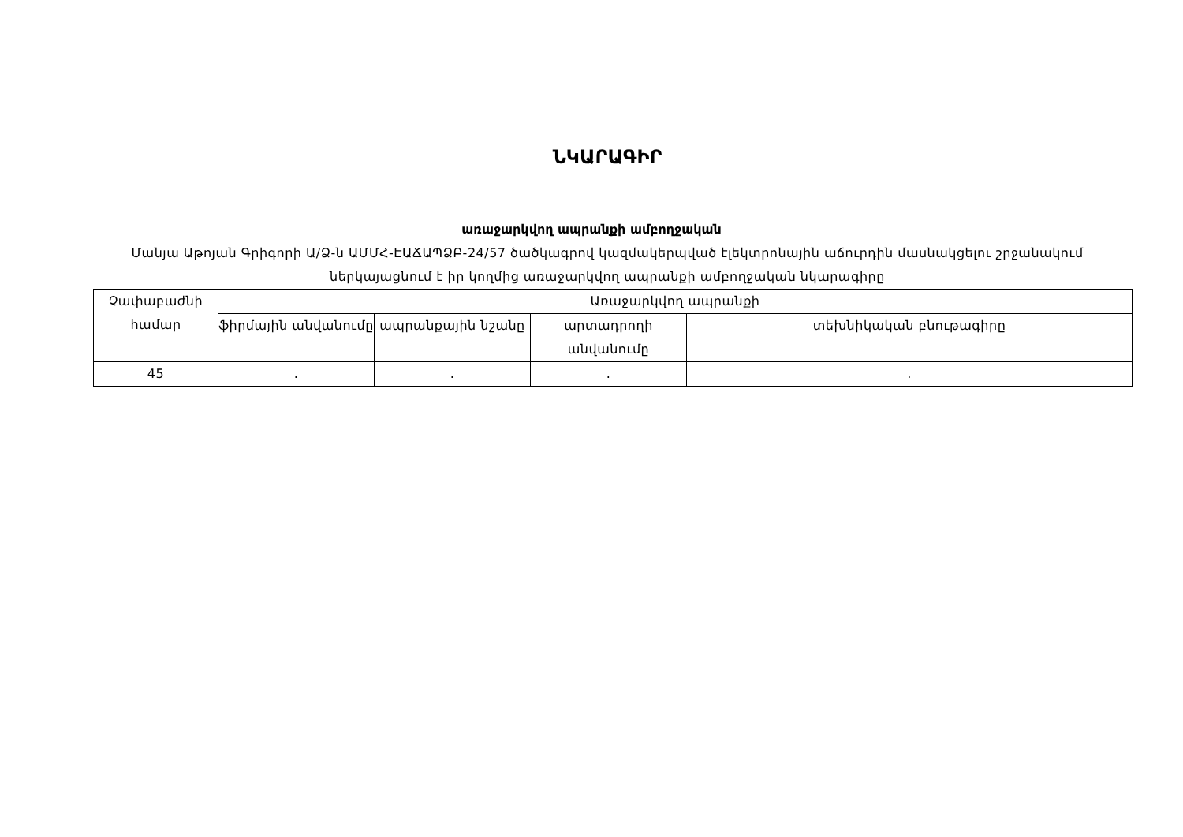ՆԿԱՐԱԳԻՐ
առաջարկվող ապրանքի ամբողջական
Մանյա Աթոյան Գրիգորի Ա/Ձ-ն ԱՄՄՀ-ԷԱՃԱՊՁԲ-24/57 ծածկագրով կազմակերպված էլեկտրոնային աճուրդին մասնակցելու շրջանակում ներկայացնում է իր կողմից առաջարկվող ապրանքի ամբողջական նկարագիրը
| Չափաբաժնի համար | Առաջարկվող ապրանքի | | | |
| --- | --- | --- | --- | --- |
| | ֆիրմային անվանումը | ապրանքային նշանը | արտադրողի անվանումը | տեխնիկական բնութագիրը |
| 45 | . | . | . | . |